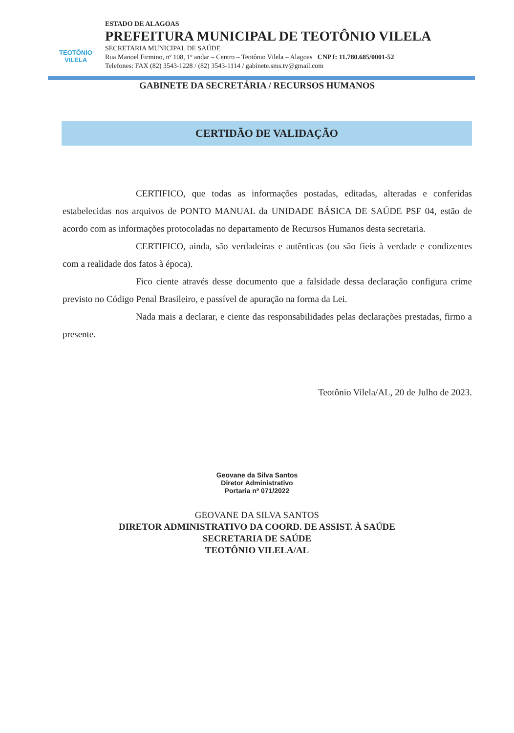TEOTÔNIO
VILELA
ESTADO DE ALAGOAS
PREFEITURA MUNICIPAL DE TEOTÔNIO VILELA
SECRETARIA MUNICIPAL DE SAÚDE
Rua Manoel Firmino, nº 108, 1º andar – Centro – Teotônio Vilela – Alagoas CNPJ: 11.780.685/0001-52
Telefones: FAX (82) 3543-1228 / (82) 3543-1114 / gabinete.sms.tv@gmail.com
GABINETE DA SECRETÁRIA / RECURSOS HUMANOS
CERTIDÃO DE VALIDAÇÃO
CERTIFICO, que todas as informações postadas, editadas, alteradas e conferidas estabelecidas nos arquivos de PONTO MANUAL da UNIDADE BÁSICA DE SAÚDE PSF 04, estão de acordo com as informações protocoladas no departamento de Recursos Humanos desta secretaria.
CERTIFICO, ainda, são verdadeiras e autênticas (ou são fieis à verdade e condizentes com a realidade dos fatos à época).
Fico ciente através desse documento que a falsidade dessa declaração configura crime previsto no Código Penal Brasileiro, e passível de apuração na forma da Lei.
Nada mais a declarar, e ciente das responsabilidades pelas declarações prestadas, firmo a presente.
Teotônio Vilela/AL, 20 de Julho de 2023.
Geovane da Silva Santos
Diretor Administrativo
Portaria nº 071/2022
GEOVANE DA SILVA SANTOS
DIRETOR ADMINISTRATIVO DA COORD. DE ASSIST. À SAÚDE
SECRETARIA DE SAÚDE
TEOTÔNIO VILELA/AL